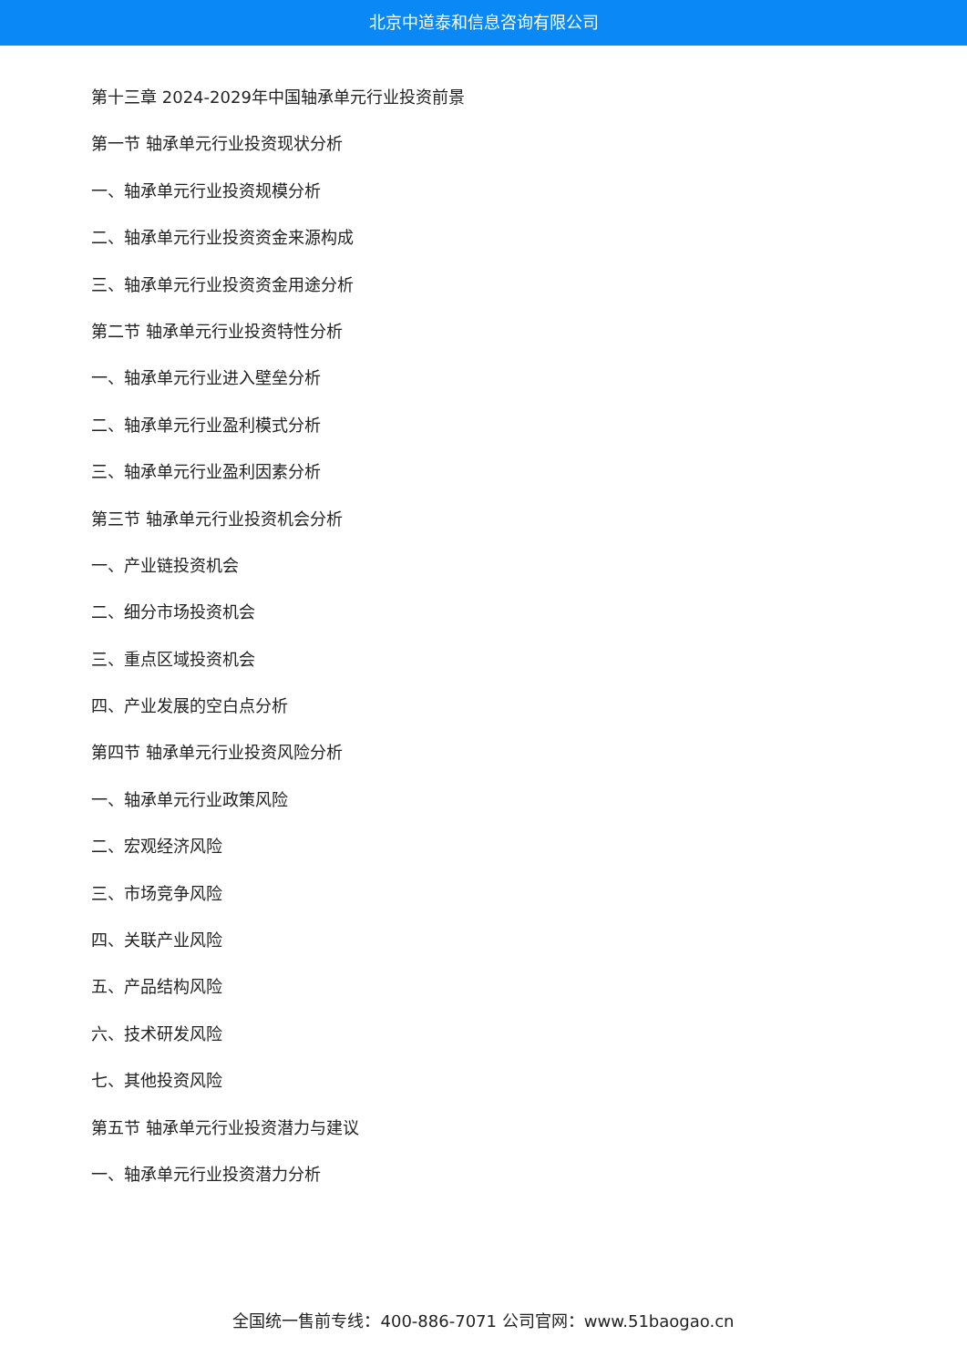北京中道泰和信息咨询有限公司
第十三章 2024-2029年中国轴承单元行业投资前景
第一节 轴承单元行业投资现状分析
一、轴承单元行业投资规模分析
二、轴承单元行业投资资金来源构成
三、轴承单元行业投资资金用途分析
第二节 轴承单元行业投资特性分析
一、轴承单元行业进入壁垒分析
二、轴承单元行业盈利模式分析
三、轴承单元行业盈利因素分析
第三节 轴承单元行业投资机会分析
一、产业链投资机会
二、细分市场投资机会
三、重点区域投资机会
四、产业发展的空白点分析
第四节 轴承单元行业投资风险分析
一、轴承单元行业政策风险
二、宏观经济风险
三、市场竞争风险
四、关联产业风险
五、产品结构风险
六、技术研发风险
七、其他投资风险
第五节 轴承单元行业投资潜力与建议
一、轴承单元行业投资潜力分析
全国统一售前专线：400-886-7071 公司官网：www.51baogao.cn